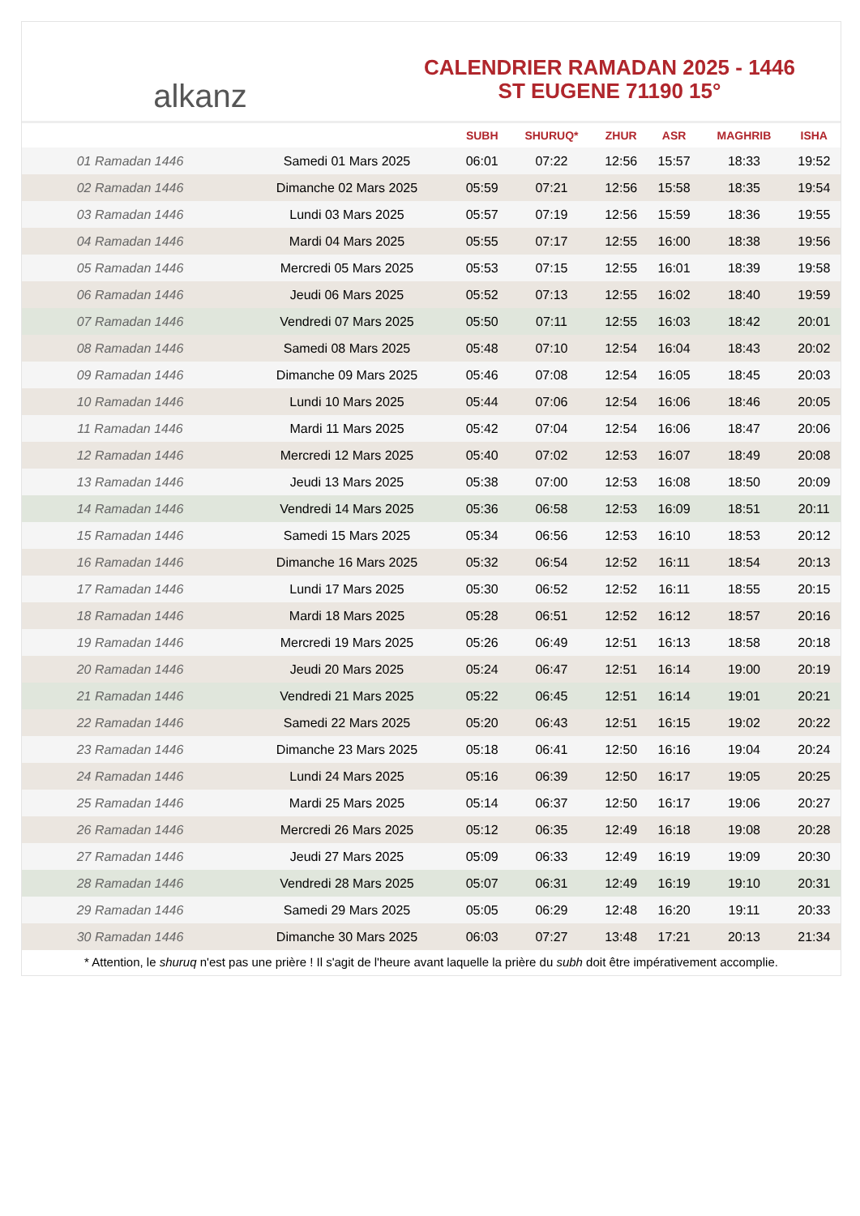alkanz
CALENDRIER RAMADAN 2025 - 1446
ST EUGENE 71190 15°
| | | SUBH | SHURUQ* | ZHUR | ASR | MAGHRIB | ISHA |
| --- | --- | --- | --- | --- | --- | --- | --- |
| 01 Ramadan 1446 | Samedi 01 Mars 2025 | 06:01 | 07:22 | 12:56 | 15:57 | 18:33 | 19:52 |
| 02 Ramadan 1446 | Dimanche 02 Mars 2025 | 05:59 | 07:21 | 12:56 | 15:58 | 18:35 | 19:54 |
| 03 Ramadan 1446 | Lundi 03 Mars 2025 | 05:57 | 07:19 | 12:56 | 15:59 | 18:36 | 19:55 |
| 04 Ramadan 1446 | Mardi 04 Mars 2025 | 05:55 | 07:17 | 12:55 | 16:00 | 18:38 | 19:56 |
| 05 Ramadan 1446 | Mercredi 05 Mars 2025 | 05:53 | 07:15 | 12:55 | 16:01 | 18:39 | 19:58 |
| 06 Ramadan 1446 | Jeudi 06 Mars 2025 | 05:52 | 07:13 | 12:55 | 16:02 | 18:40 | 19:59 |
| 07 Ramadan 1446 | Vendredi 07 Mars 2025 | 05:50 | 07:11 | 12:55 | 16:03 | 18:42 | 20:01 |
| 08 Ramadan 1446 | Samedi 08 Mars 2025 | 05:48 | 07:10 | 12:54 | 16:04 | 18:43 | 20:02 |
| 09 Ramadan 1446 | Dimanche 09 Mars 2025 | 05:46 | 07:08 | 12:54 | 16:05 | 18:45 | 20:03 |
| 10 Ramadan 1446 | Lundi 10 Mars 2025 | 05:44 | 07:06 | 12:54 | 16:06 | 18:46 | 20:05 |
| 11 Ramadan 1446 | Mardi 11 Mars 2025 | 05:42 | 07:04 | 12:54 | 16:06 | 18:47 | 20:06 |
| 12 Ramadan 1446 | Mercredi 12 Mars 2025 | 05:40 | 07:02 | 12:53 | 16:07 | 18:49 | 20:08 |
| 13 Ramadan 1446 | Jeudi 13 Mars 2025 | 05:38 | 07:00 | 12:53 | 16:08 | 18:50 | 20:09 |
| 14 Ramadan 1446 | Vendredi 14 Mars 2025 | 05:36 | 06:58 | 12:53 | 16:09 | 18:51 | 20:11 |
| 15 Ramadan 1446 | Samedi 15 Mars 2025 | 05:34 | 06:56 | 12:53 | 16:10 | 18:53 | 20:12 |
| 16 Ramadan 1446 | Dimanche 16 Mars 2025 | 05:32 | 06:54 | 12:52 | 16:11 | 18:54 | 20:13 |
| 17 Ramadan 1446 | Lundi 17 Mars 2025 | 05:30 | 06:52 | 12:52 | 16:11 | 18:55 | 20:15 |
| 18 Ramadan 1446 | Mardi 18 Mars 2025 | 05:28 | 06:51 | 12:52 | 16:12 | 18:57 | 20:16 |
| 19 Ramadan 1446 | Mercredi 19 Mars 2025 | 05:26 | 06:49 | 12:51 | 16:13 | 18:58 | 20:18 |
| 20 Ramadan 1446 | Jeudi 20 Mars 2025 | 05:24 | 06:47 | 12:51 | 16:14 | 19:00 | 20:19 |
| 21 Ramadan 1446 | Vendredi 21 Mars 2025 | 05:22 | 06:45 | 12:51 | 16:14 | 19:01 | 20:21 |
| 22 Ramadan 1446 | Samedi 22 Mars 2025 | 05:20 | 06:43 | 12:51 | 16:15 | 19:02 | 20:22 |
| 23 Ramadan 1446 | Dimanche 23 Mars 2025 | 05:18 | 06:41 | 12:50 | 16:16 | 19:04 | 20:24 |
| 24 Ramadan 1446 | Lundi 24 Mars 2025 | 05:16 | 06:39 | 12:50 | 16:17 | 19:05 | 20:25 |
| 25 Ramadan 1446 | Mardi 25 Mars 2025 | 05:14 | 06:37 | 12:50 | 16:17 | 19:06 | 20:27 |
| 26 Ramadan 1446 | Mercredi 26 Mars 2025 | 05:12 | 06:35 | 12:49 | 16:18 | 19:08 | 20:28 |
| 27 Ramadan 1446 | Jeudi 27 Mars 2025 | 05:09 | 06:33 | 12:49 | 16:19 | 19:09 | 20:30 |
| 28 Ramadan 1446 | Vendredi 28 Mars 2025 | 05:07 | 06:31 | 12:49 | 16:19 | 19:10 | 20:31 |
| 29 Ramadan 1446 | Samedi 29 Mars 2025 | 05:05 | 06:29 | 12:48 | 16:20 | 19:11 | 20:33 |
| 30 Ramadan 1446 | Dimanche 30 Mars 2025 | 06:03 | 07:27 | 13:48 | 17:21 | 20:13 | 21:34 |
* Attention, le shuruq n'est pas une prière ! Il s'agit de l'heure avant laquelle la prière du subh doit être impérativement accomplie.